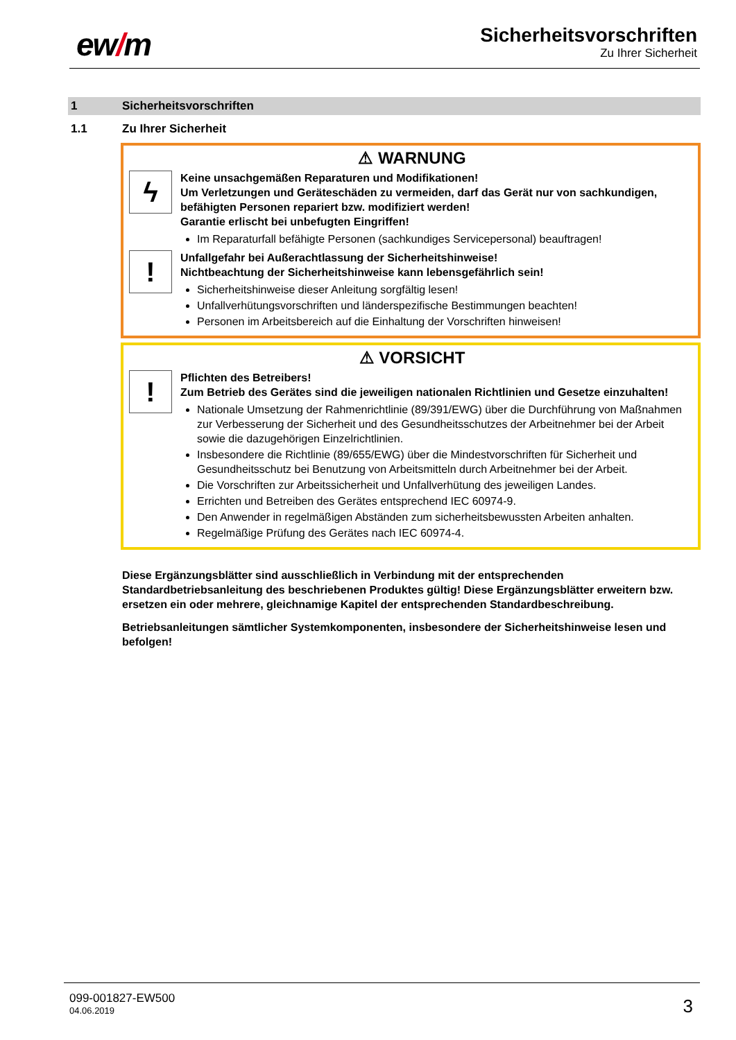ew/m
Sicherheitsvorschriften
Zu Ihrer Sicherheit
1 Sicherheitsvorschriften
1.1 Zu Ihrer Sicherheit
⚠ WARNUNG
ϟ
Keine unsachgemäßen Reparaturen und Modifikationen!
Um Verletzungen und Geräteschäden zu vermeiden, darf das Gerät nur von sachkundigen, befähigten Personen repariert bzw. modifiziert werden!
Garantie erlischt bei unbefugten Eingriffen!
Im Reparaturfall befähigte Personen (sachkundiges Servicepersonal) beauftragen!
!
Unfallgefahr bei Außerachtlassung der Sicherheitshinweise!
Nichtbeachtung der Sicherheitshinweise kann lebensgefährlich sein!
Sicherheitshinweise dieser Anleitung sorgfältig lesen!
Unfallverhütungsvorschriften und länderspezifische Bestimmungen beachten!
Personen im Arbeitsbereich auf die Einhaltung der Vorschriften hinweisen!
⚠ VORSICHT
!
Pflichten des Betreibers!
Zum Betrieb des Gerätes sind die jeweiligen nationalen Richtlinien und Gesetze einzuhalten!
Nationale Umsetzung der Rahmenrichtlinie (89/391/EWG) über die Durchführung von Maßnahmen zur Verbesserung der Sicherheit und des Gesundheitsschutzes der Arbeitnehmer bei der Arbeit sowie die dazugehörigen Einzelrichtlinien.
Insbesondere die Richtlinie (89/655/EWG) über die Mindestvorschriften für Sicherheit und Gesundheitsschutz bei Benutzung von Arbeitsmitteln durch Arbeitnehmer bei der Arbeit.
Die Vorschriften zur Arbeitssicherheit und Unfallverhütung des jeweiligen Landes.
Errichten und Betreiben des Gerätes entsprechend IEC 60974-9.
Den Anwender in regelmäßigen Abständen zum sicherheitsbewussten Arbeiten anhalten.
Regelmäßige Prüfung des Gerätes nach IEC 60974-4.
Diese Ergänzungsblätter sind ausschließlich in Verbindung mit der entsprechenden Standardbetriebsanleitung des beschriebenen Produktes gültig! Diese Ergänzungsblätter erweitern bzw. ersetzen ein oder mehrere, gleichnamige Kapitel der entsprechenden Standardbeschreibung.
Betriebsanleitungen sämtlicher Systemkomponenten, insbesondere der Sicherheitshinweise lesen und befolgen!
099-001827-EW500
04.06.2019
3